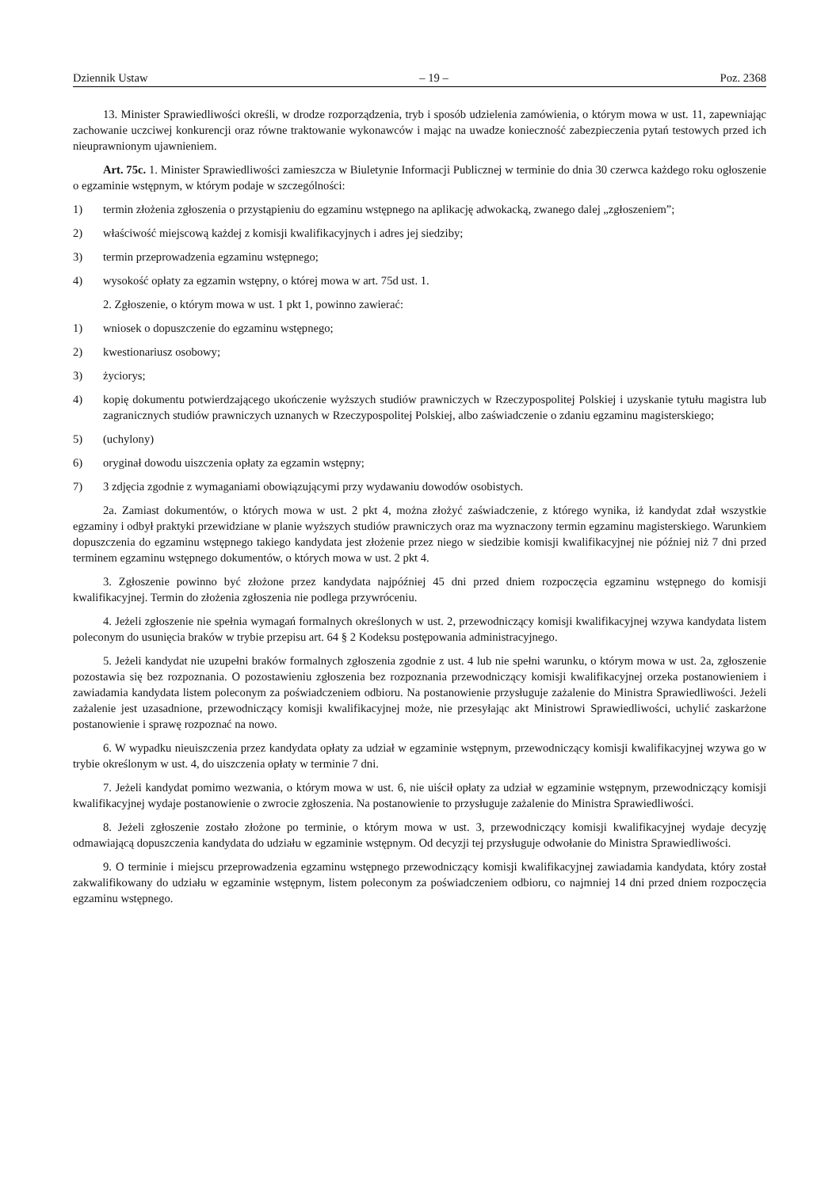Dziennik Ustaw – 19 – Poz. 2368
13. Minister Sprawiedliwości określi, w drodze rozporządzenia, tryb i sposób udzielenia zamówienia, o którym mowa w ust. 11, zapewniając zachowanie uczciwej konkurencji oraz równe traktowanie wykonawców i mając na uwadze konieczność zabezpieczenia pytań testowych przed ich nieuprawnionym ujawnieniem.
Art. 75c. 1. Minister Sprawiedliwości zamieszcza w Biuletynie Informacji Publicznej w terminie do dnia 30 czerwca każdego roku ogłoszenie o egzaminie wstępnym, w którym podaje w szczególności:
1) termin złożenia zgłoszenia o przystąpieniu do egzaminu wstępnego na aplikację adwokacką, zwanego dalej „zgłoszeniem”;
2) właściwość miejscową każdej z komisji kwalifikacyjnych i adres jej siedziby;
3) termin przeprowadzenia egzaminu wstępnego;
4) wysokość opłaty za egzamin wstępny, o której mowa w art. 75d ust. 1.
2. Zgłoszenie, o którym mowa w ust. 1 pkt 1, powinno zawierać:
1) wniosek o dopuszczenie do egzaminu wstępnego;
2) kwestionariusz osobowy;
3) życiorys;
4) kopię dokumentu potwierdzającego ukończenie wyższych studiów prawniczych w Rzeczypospolitej Polskiej i uzyskanie tytułu magistra lub zagranicznych studiów prawniczych uznanych w Rzeczypospolitej Polskiej, albo zaświadczenie o zdaniu egzaminu magisterskiego;
5) (uchylony)
6) oryginał dowodu uiszczenia opłaty za egzamin wstępny;
7) 3 zdjęcia zgodnie z wymaganiami obowiązującymi przy wydawaniu dowodów osobistych.
2a. Zamiast dokumentów, o których mowa w ust. 2 pkt 4, można złożyć zaświadczenie, z którego wynika, iż kandydat zdał wszystkie egzaminy i odbył praktyki przewidziane w planie wyższych studiów prawniczych oraz ma wyznaczony termin egzaminu magisterskiego. Warunkiem dopuszczenia do egzaminu wstępnego takiego kandydata jest złożenie przez niego w siedzibie komisji kwalifikacyjnej nie później niż 7 dni przed terminem egzaminu wstępnego dokumentów, o których mowa w ust. 2 pkt 4.
3. Zgłoszenie powinno być złożone przez kandydata najpóźniej 45 dni przed dniem rozpoczęcia egzaminu wstępnego do komisji kwalifikacyjnej. Termin do złożenia zgłoszenia nie podlega przywróceniu.
4. Jeżeli zgłoszenie nie spełnia wymagań formalnych określonych w ust. 2, przewodniczący komisji kwalifikacyjnej wzywa kandydata listem poleconym do usunięcia braków w trybie przepisu art. 64 § 2 Kodeksu postępowania administracyjnego.
5. Jeżeli kandydat nie uzupełni braków formalnych zgłoszenia zgodnie z ust. 4 lub nie spełni warunku, o którym mowa w ust. 2a, zgłoszenie pozostawia się bez rozpoznania. O pozostawieniu zgłoszenia bez rozpoznania przewodniczący komisji kwalifikacyjnej orzeka postanowieniem i zawiadamia kandydata listem poleconym za poświadczeniem odbioru. Na postanowienie przysługuje zażalenie do Ministra Sprawiedliwości. Jeżeli zażalenie jest uzasadnione, przewodniczący komisji kwalifikacyjnej może, nie przesyłając akt Ministrowi Sprawiedliwości, uchylić zaskarżone postanowienie i sprawę rozpoznać na nowo.
6. W wypadku nieuiszczenia przez kandydata opłaty za udział w egzaminie wstępnym, przewodniczący komisji kwalifikacyjnej wzywa go w trybie określonym w ust. 4, do uiszczenia opłaty w terminie 7 dni.
7. Jeżeli kandydat pomimo wezwania, o którym mowa w ust. 6, nie uiścił opłaty za udział w egzaminie wstępnym, przewodniczący komisji kwalifikacyjnej wydaje postanowienie o zwrocie zgłoszenia. Na postanowienie to przysługuje zażalenie do Ministra Sprawiedliwości.
8. Jeżeli zgłoszenie zostało złożone po terminie, o którym mowa w ust. 3, przewodniczący komisji kwalifikacyjnej wydaje decyzję odmawiającą dopuszczenia kandydata do udziału w egzaminie wstępnym. Od decyzji tej przysługuje odwołanie do Ministra Sprawiedliwości.
9. O terminie i miejscu przeprowadzenia egzaminu wstępnego przewodniczący komisji kwalifikacyjnej zawiadamia kandydata, który został zakwalifikowany do udziału w egzaminie wstępnym, listem poleconym za poświadczeniem odbioru, co najmniej 14 dni przed dniem rozpoczęcia egzaminu wstępnego.